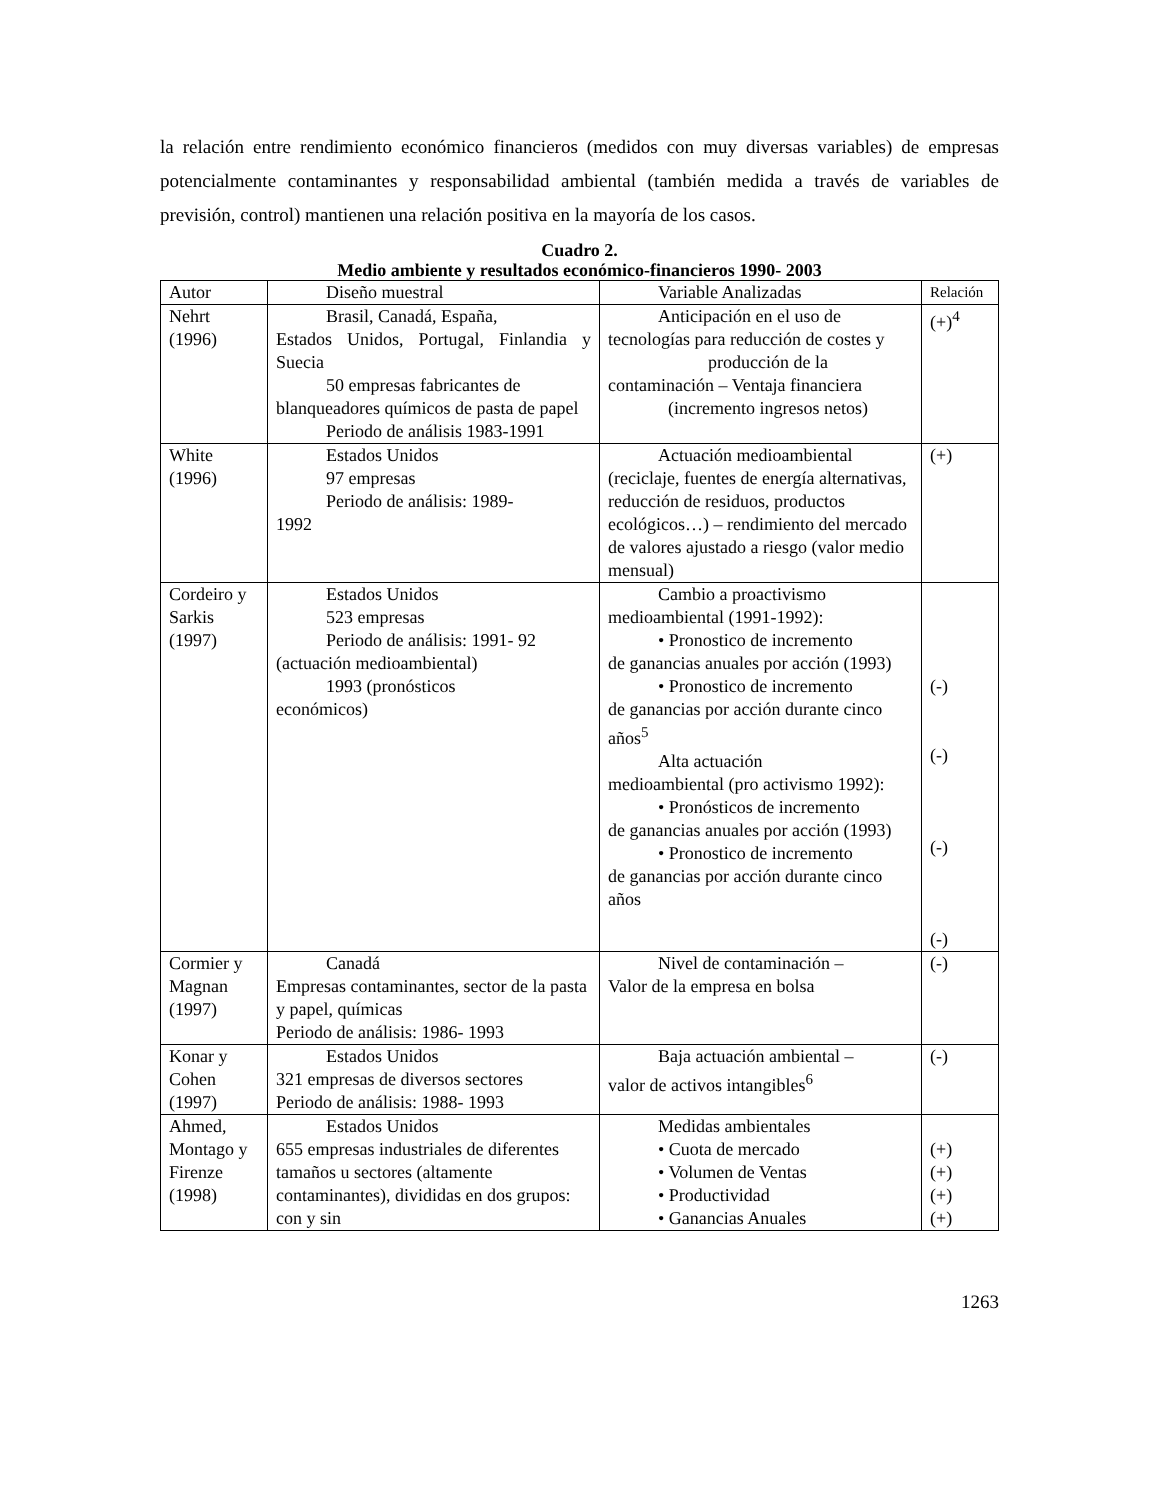la relación entre rendimiento económico financieros (medidos con muy diversas variables) de empresas potencialmente contaminantes y responsabilidad ambiental (también medida a través de variables de previsión, control) mantienen una relación positiva en la mayoría de los casos.
Cuadro 2.
Medio ambiente y resultados económico-financieros 1990- 2003
| Autor | Diseño muestral | Variable Analizadas | Relación |
| --- | --- | --- | --- |
| Nehrt (1996) | Brasil, Canadá, España, Estados Unidos, Portugal, Finlandia y Suecia 50 empresas fabricantes de blanqueadores químicos de pasta de papel Periodo de análisis 1983-1991 | Anticipación en el uso de tecnologías para reducción de costes y producción de la contaminación – Ventaja financiera (incremento ingresos netos) | (+)<sup>4</sup> |
| White (1996) | Estados Unidos 97 empresas Periodo de análisis: 1989- 1992 | Actuación medioambiental (reciclaje, fuentes de energía alternativas, reducción de residuos, productos ecológicos…) – rendimiento del mercado de valores ajustado a riesgo (valor medio mensual) | (+) |
| Cordeiro y Sarkis (1997) | Estados Unidos 523 empresas Periodo de análisis: 1991- 92 (actuación medioambiental) 1993 (pronósticos económicos) | Cambio a proactivismo medioambiental (1991-1992): • Pronostico de incremento de ganancias anuales por acción (1993) • Pronostico de incremento de ganancias por acción durante cinco años<sup>5</sup> Alta actuación medioambiental (pro activismo 1992): • Pronósticos de incremento de ganancias anuales por acción (1993) • Pronostico de incremento de ganancias por acción durante cinco años | (-) (-) (-) (-) |
| Cormier y Magnan (1997) | Canadá Empresas contaminantes, sector de la pasta y papel, químicas Periodo de análisis: 1986- 1993 | Nivel de contaminación – Valor de la empresa en bolsa | (-) |
| Konar y Cohen (1997) | Estados Unidos 321 empresas de diversos sectores Periodo de análisis: 1988- 1993 | Baja actuación ambiental – valor de activos intangibles<sup>6</sup> | (-) |
| Ahmed, Montago y Firenze (1998) | Estados Unidos 655 empresas industriales de diferentes tamaños u sectores (altamente contaminantes), divididas en dos grupos: con y sin | Medidas ambientales • Cuota de mercado • Volumen de Ventas • Productividad • Ganancias Anuales | (+) (+) (+) (+) |
1263